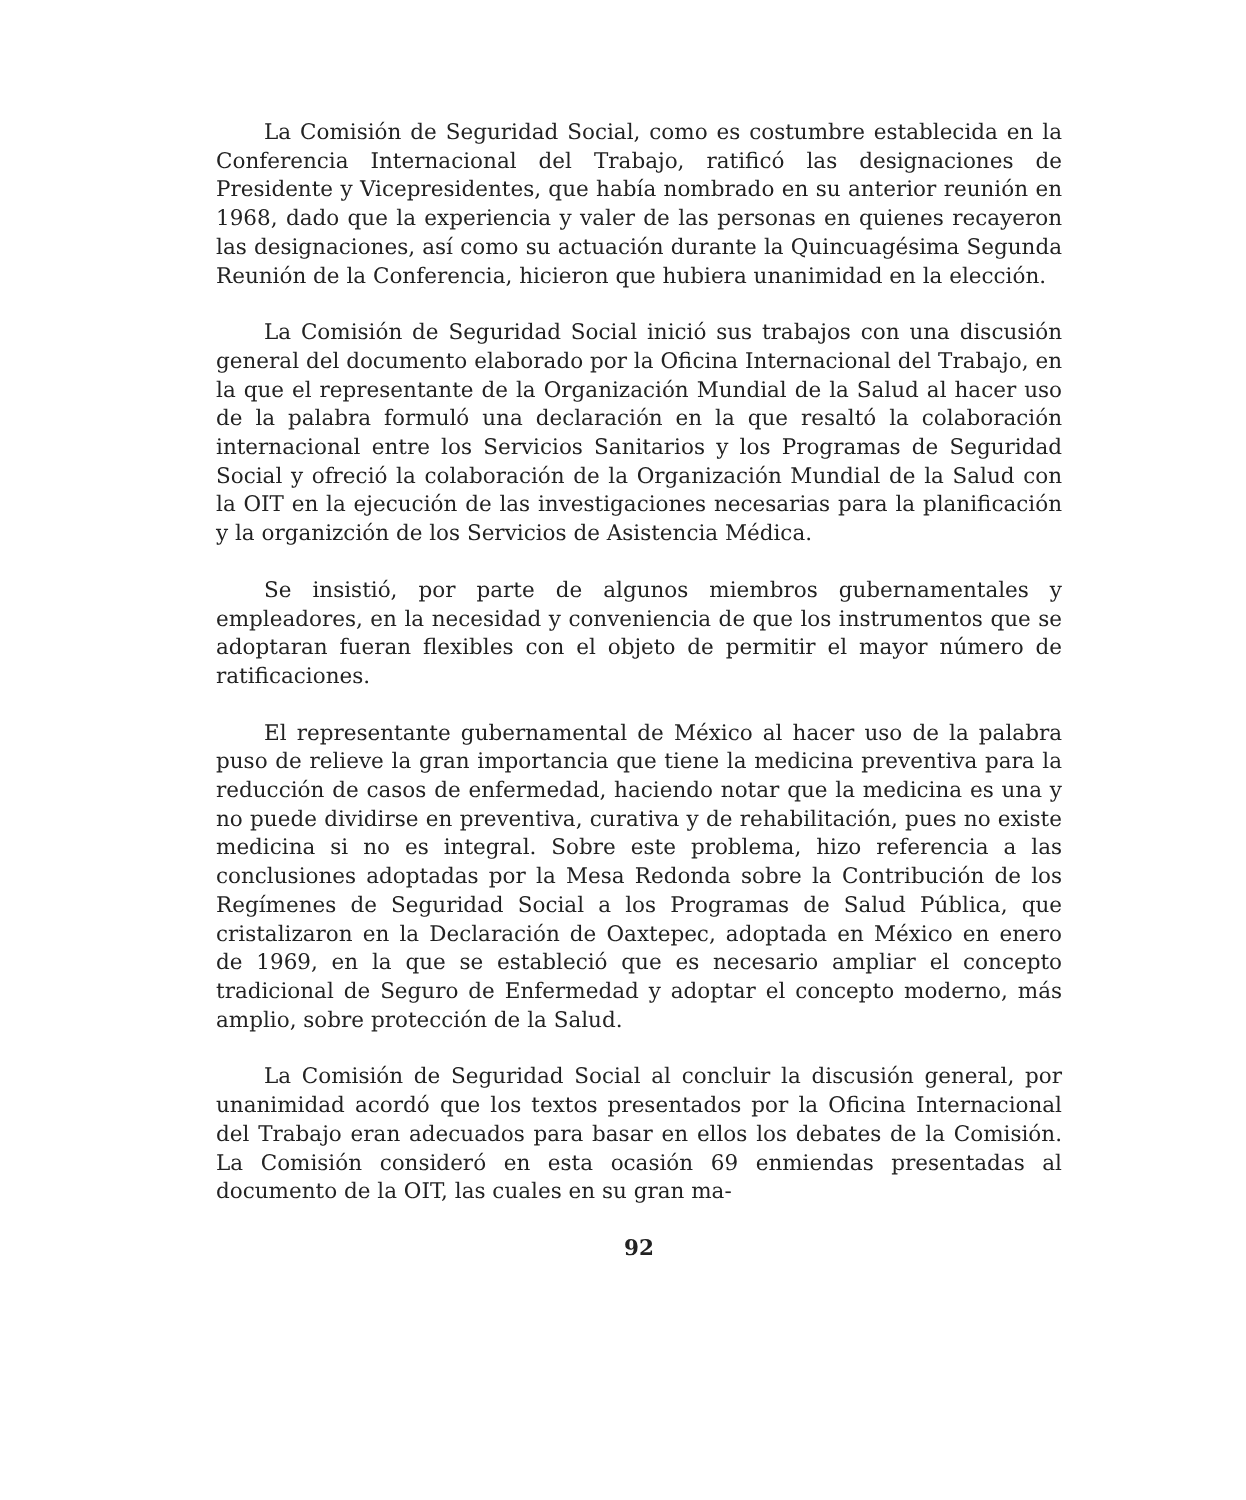La Comisión de Seguridad Social, como es costumbre establecida en la Conferencia Internacional del Trabajo, ratificó las designaciones de Presidente y Vicepresidentes, que había nombrado en su anterior reunión en 1968, dado que la experiencia y valer de las personas en quienes recayeron las designaciones, así como su actuación durante la Quincuagésima Segunda Reunión de la Conferencia, hicieron que hubiera unanimidad en la elección.
La Comisión de Seguridad Social inició sus trabajos con una discusión general del documento elaborado por la Oficina Internacional del Trabajo, en la que el representante de la Organización Mundial de la Salud al hacer uso de la palabra formuló una declaración en la que resaltó la colaboración internacional entre los Servicios Sanitarios y los Programas de Seguridad Social y ofreció la colaboración de la Organización Mundial de la Salud con la OIT en la ejecución de las investigaciones necesarias para la planificación y la organizción de los Servicios de Asistencia Médica.
Se insistió, por parte de algunos miembros gubernamentales y empleadores, en la necesidad y conveniencia de que los instrumentos que se adoptaran fueran flexibles con el objeto de permitir el mayor número de ratificaciones.
El representante gubernamental de México al hacer uso de la palabra puso de relieve la gran importancia que tiene la medicina preventiva para la reducción de casos de enfermedad, haciendo notar que la medicina es una y no puede dividirse en preventiva, curativa y de rehabilitación, pues no existe medicina si no es integral. Sobre este problema, hizo referencia a las conclusiones adoptadas por la Mesa Redonda sobre la Contribución de los Regímenes de Seguridad Social a los Programas de Salud Pública, que cristalizaron en la Declaración de Oaxtepec, adoptada en México en enero de 1969, en la que se estableció que es necesario ampliar el concepto tradicional de Seguro de Enfermedad y adoptar el concepto moderno, más amplio, sobre protección de la Salud.
La Comisión de Seguridad Social al concluir la discusión general, por unanimidad acordó que los textos presentados por la Oficina Internacional del Trabajo eran adecuados para basar en ellos los debates de la Comisión. La Comisión consideró en esta ocasión 69 enmiendas presentadas al documento de la OIT, las cuales en su gran ma-
92